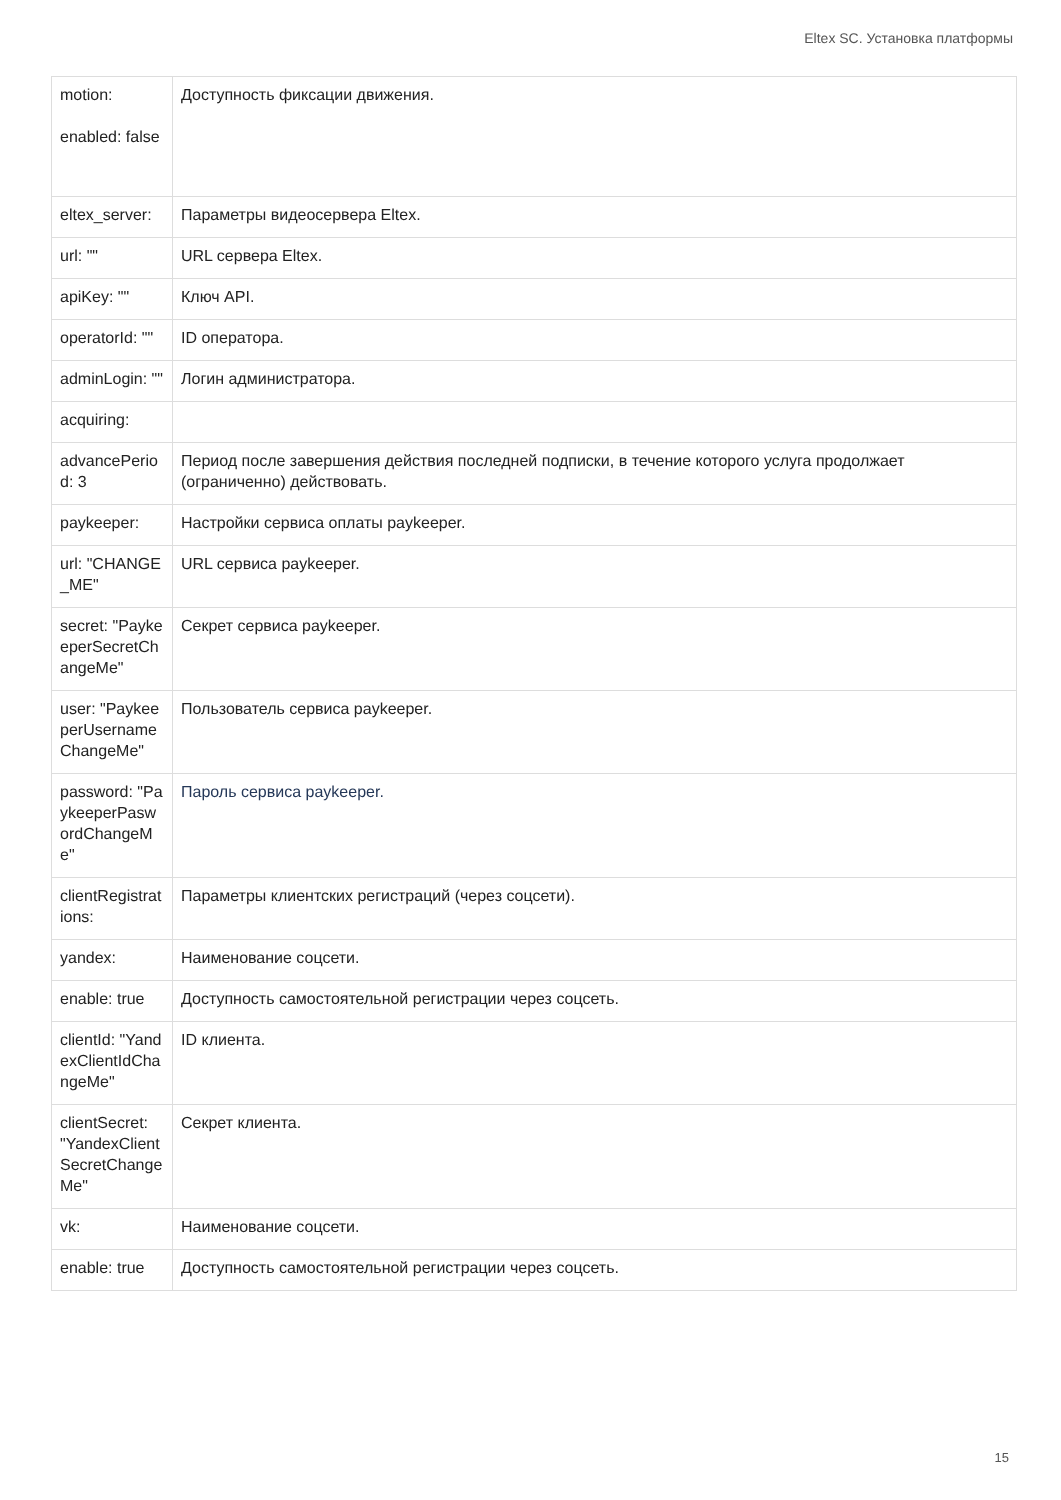Eltex SC. Установка платформы
| motion: enabled: false | Доступность фиксации движения. |
| eltex_server: | Параметры видеосервера Eltex. |
| url: "" | URL сервера Eltex. |
| apiKey: "" | Ключ API. |
| operatorId: "" | ID оператора. |
| adminLogin: "" | Логин администратора. |
| acquiring: | |
| advancePeriod: 3 | Период после завершения действия последней подписки, в течение которого услуга продолжает (ограниченно) действовать. |
| paykeeper: | Настройки сервиса оплаты paykeeper. |
| url: "CHANGE_ME" | URL сервиса paykeeper. |
| secret: "PaykeeperSecretChangeMe" | Секрет сервиса paykeeper. |
| user: "PaykeeperUsernameChangeMe" | Пользователь сервиса paykeeper. |
| password: "PaykeeperPaswordChangeMe" | Пароль сервиса paykeeper. |
| clientRegistrations: | Параметры клиентских регистраций (через соцсети). |
| yandex: | Наименование соцсети. |
| enable: true | Доступность самостоятельной регистрации через соцсеть. |
| clientId: "YandexClientIdChangeMe" | ID клиента. |
| clientSecret: "YandexClientSecretChangeMe" | Секрет клиента. |
| vk: | Наименование соцсети. |
| enable: true | Доступность самостоятельной регистрации через соцсеть. |
15